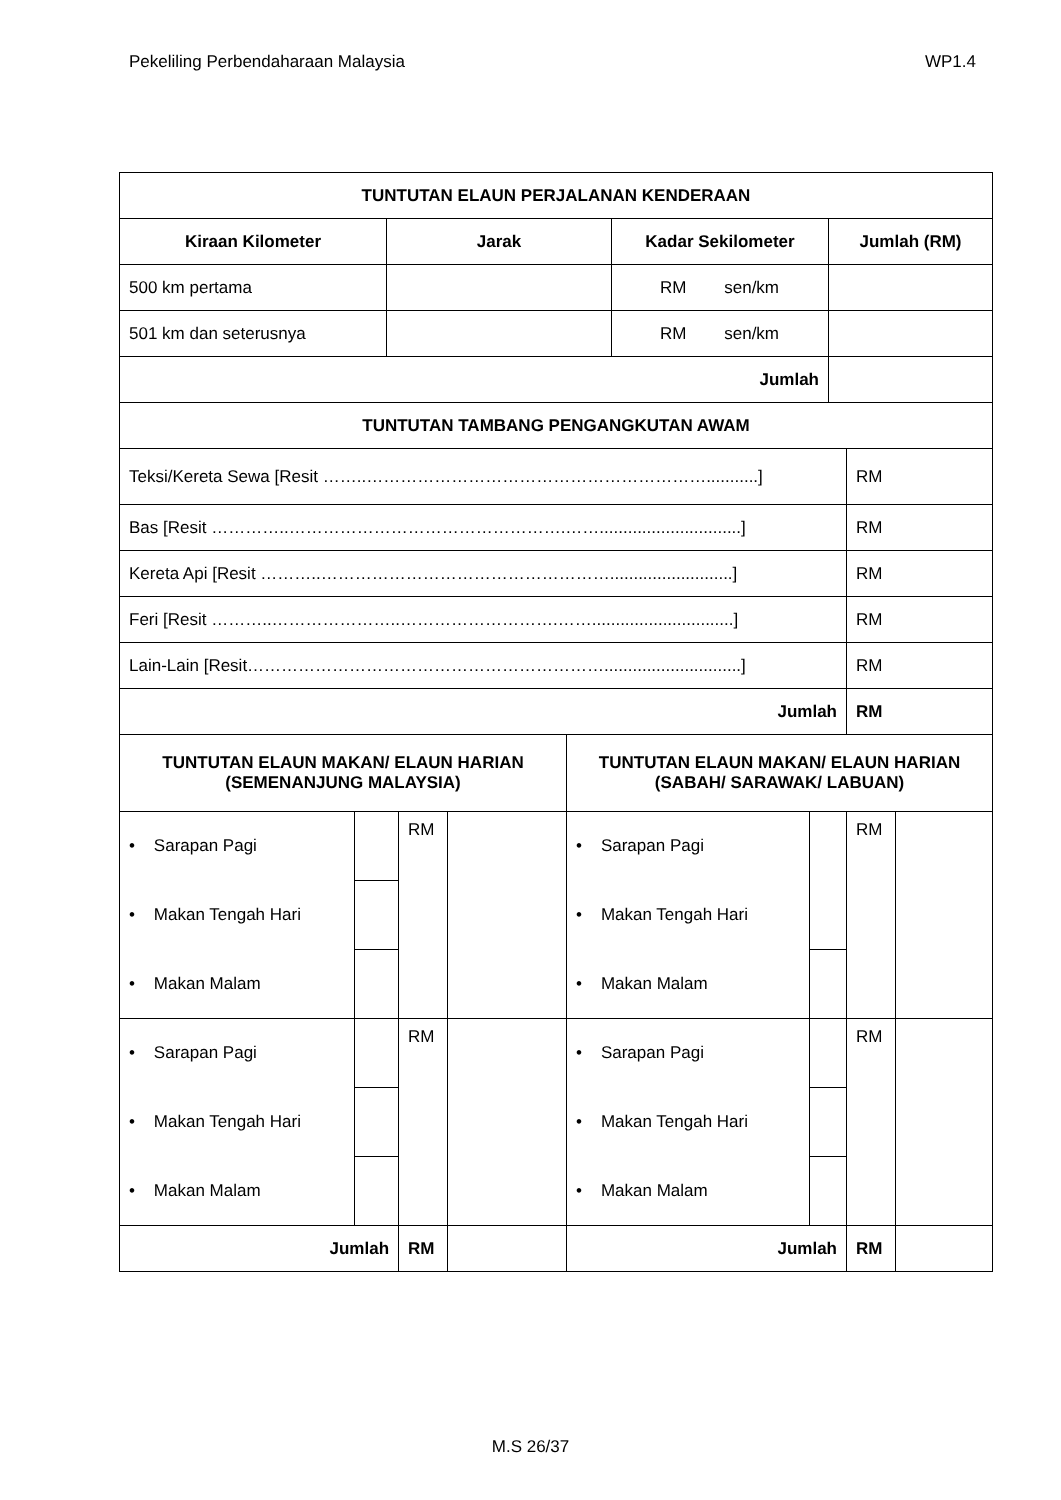Pekeliling Perbendaharaan Malaysia WP1.4
| TUNTUTAN ELAUN PERJALANAN KENDERAAN | | | |
| --- | --- | --- | --- |
| Kiraan Kilometer | Jarak | Kadar Sekilometer | Jumlah (RM) |
| 500 km pertama | | RM sen/km | |
| 501 km dan seterusnya | | RM sen/km | |
| Jumlah | | | |
| TUNTUTAN TAMBANG PENGANGKUTAN AWAM | |
| --- | --- |
| Teksi/Kereta Sewa [Resit ……..……………………………………………………...........] | RM |
| Bas [Resit …………..………………………………………….……..............................] | RM |
| Kereta Api [Resit ………..……………………………………………..........................] | RM |
| Feri [Resit ………..…………………..……………………….……..............................] | RM |
| Lain-Lain [Resit……………………………………………………….............................] | RM |
| Jumlah | RM |
| TUNTUTAN ELAUN MAKAN/ ELAUN HARIAN (SEMENANJUNG MALAYSIA) | | | | TUNTUTAN ELAUN MAKAN/ ELAUN HARIAN (SABAH/ SARAWAK/ LABUAN) | | | |
| --- | --- | --- | --- | --- | --- | --- | --- |
| • Sarapan Pagi | | RM | | • Sarapan Pagi | | RM | |
| • Makan Tengah Hari | | | | • Makan Tengah Hari | | | |
| • Makan Malam | | | | • Makan Malam | | | |
| • Sarapan Pagi | | RM | | • Sarapan Pagi | | RM | |
| • Makan Tengah Hari | | | | • Makan Tengah Hari | | | |
| • Makan Malam | | | | • Makan Malam | | | |
| Jumlah | | RM | | Jumlah | | RM | |
M.S 26/37